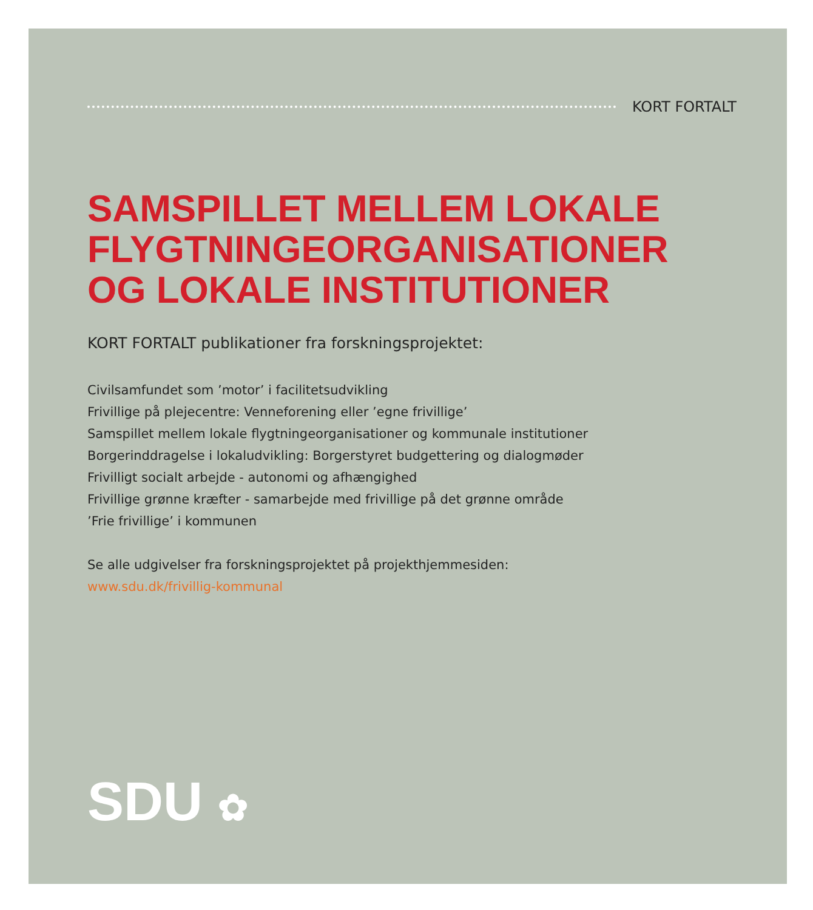KORT FORTALT
SAMSPILLET MELLEM LOKALE FLYGTNINGEORGANISATIONER OG LOKALE INSTITUTIONER
KORT FORTALT publikationer fra forskningsprojektet:
Civilsamfundet som ’motor’ i facilitetsudvikling
Frivillige på plejecentre: Venneforening eller ’egne frivillige’
Samspillet mellem lokale flygtningeorganisationer og kommunale institutioner
Borgerinddragelse i lokaludvikling: Borgerstyret budgettering og dialogmøder
Frivilligt socialt arbejde - autonomi og afhængighed
Frivillige grønne kræfter - samarbejde med frivillige på det grønne område
’Frie frivillige’ i kommunen
Se alle udgivelser fra forskningsprojektet på projekthjemmesiden:
www.sdu.dk/frivillig-kommunal
SDU ✿